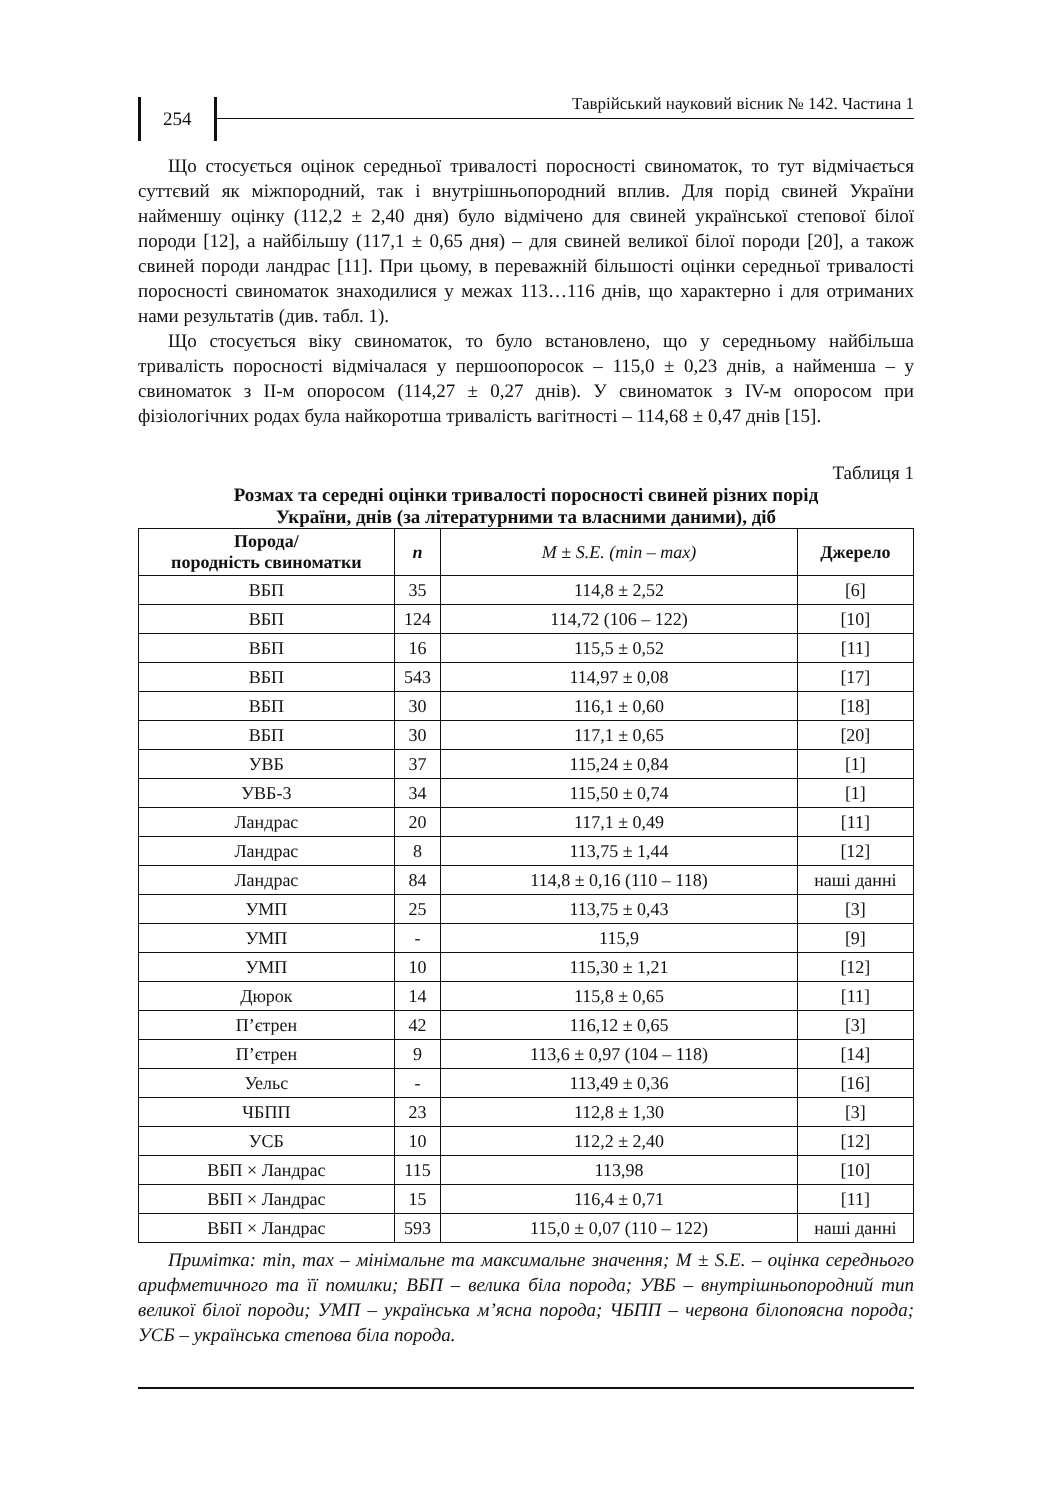254
Таврійський науковий вісник № 142. Частина 1
Що стосується оцінок середньої тривалості поросності свиноматок, то тут відмічається суттєвий як міжпородний, так і внутрішньопородний вплив. Для порід свиней України найменшу оцінку (112,2 ± 2,40 дня) було відмічено для свиней української степової білої породи [12], а найбільшу (117,1 ± 0,65 дня) – для свиней великої білої породи [20], а також свиней породи ландрас [11]. При цьому, в переважній більшості оцінки середньої тривалості поросності свиноматок знаходилися у межах 113…116 днів, що характерно і для отриманих нами результатів (див. табл. 1).
Що стосується віку свиноматок, то було встановлено, що у середньому найбільша тривалість поросності відмічалася у першоопоросок – 115,0 ± 0,23 днів, а найменша – у свиноматок з ІІ-м опоросом (114,27 ± 0,27 днів). У свиноматок з IV-м опоросом при фізіологічних родах була найкоротша тривалість вагітності – 114,68 ± 0,47 днів [15].
Таблиця 1
Розмах та середні оцінки тривалості поросності свиней різних порід
України, днів (за літературними та власними даними), діб
| Порода/ породність свиноматки | n | M ± S.E. (min – max) | Джерело |
| --- | --- | --- | --- |
| ВБП | 35 | 114,8 ± 2,52 | [6] |
| ВБП | 124 | 114,72 (106 – 122) | [10] |
| ВБП | 16 | 115,5 ± 0,52 | [11] |
| ВБП | 543 | 114,97 ± 0,08 | [17] |
| ВБП | 30 | 116,1 ± 0,60 | [18] |
| ВБП | 30 | 117,1 ± 0,65 | [20] |
| УВБ | 37 | 115,24 ± 0,84 | [1] |
| УВБ-3 | 34 | 115,50 ± 0,74 | [1] |
| Ландрас | 20 | 117,1 ± 0,49 | [11] |
| Ландрас | 8 | 113,75 ± 1,44 | [12] |
| Ландрас | 84 | 114,8 ± 0,16 (110 – 118) | наші данні |
| УМП | 25 | 113,75 ± 0,43 | [3] |
| УМП | - | 115,9 | [9] |
| УМП | 10 | 115,30 ± 1,21 | [12] |
| Дюрок | 14 | 115,8 ± 0,65 | [11] |
| П’єтрен | 42 | 116,12 ± 0,65 | [3] |
| П’єтрен | 9 | 113,6 ± 0,97 (104 – 118) | [14] |
| Уельс | - | 113,49 ± 0,36 | [16] |
| ЧБПП | 23 | 112,8 ± 1,30 | [3] |
| УСБ | 10 | 112,2 ± 2,40 | [12] |
| ВБП × Ландрас | 115 | 113,98 | [10] |
| ВБП × Ландрас | 15 | 116,4 ± 0,71 | [11] |
| ВБП × Ландрас | 593 | 115,0 ± 0,07 (110 – 122) | наші данні |
Примітка: min, max – мінімальне та максимальне значення; M ± S.E. – оцінка середнього арифметичного та її помилки; ВБП – велика біла порода; УВБ – внутрішньопородний тип великої білої породи; УМП – українська м’ясна порода; ЧБПП – червона білопоясна порода; УСБ – українська степова біла порода.